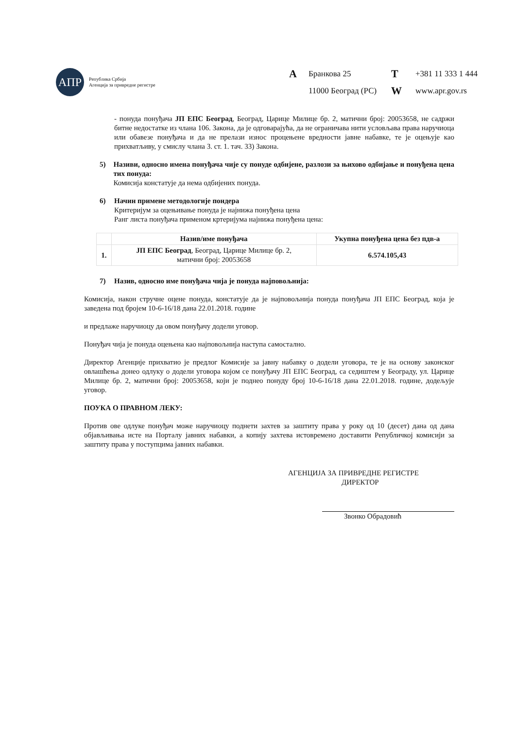АПР
Република Србија
Агенција за привредне регистре
A Бранкова 25 T +381 11 333 1 444 11000 Београд (РС) W www.apr.gov.rs
- понуда понуђача ЈП ЕПС Београд, Београд, Царице Милице бр. 2, матични број: 20053658, не садржи битне недостатке из члана 106. Закона, да је одговарајућа, да не ограничава нити условљава права наручиоца или обавезе понуђача и да не прелази износ процењене вредности јавне набавке, те је оцењује као прихватљиву, у смислу члана 3. ст. 1. тач. 33) Закона.
5)
Називи, односно имена понуђача чије су понуде одбијене, разлози за њихово одбијање и понуђена цена тих понуда:
Комисија констатује да нема одбијених понуда.
6)
Начин примене методологије пондера
Критеријум за оцењивање понуда је најнижа понуђена цена
Ранг листа понуђача применом кртеријума најнижа понуђена цена:
| | Назив/име понуђача | Укупна понуђена цена без пдв-а |
| --- | --- | --- |
| 1. | ЈП ЕПС Београд , Београд, Царице Милице бр. 2, матични број: 20053658 | 6.574.105,43 |
7)
Назив, односно име понуђача чија је понуда најповољнија:
Комисија, након стручне оцене понуда, констатује да је најповољнија понуда понуђача ЈП ЕПС Београд, која је заведена под бројем 10-6-16/18 дана 22.01.2018. године
и предлаже наручиоцу да овом понуђачу додели уговор.
Понуђач чија је понуда оцењена као најповољнија наступа самостално.
Директор Агенције прихватио је предлог Комисије за јавну набавку о додели уговора, те је на основу законског овлашћења донео одлуку о додели уговора којом се понуђачу ЈП ЕПС Београд, са седиштем у Београду, ул. Царице Милице бр. 2, матични број: 20053658, који је поднео понуду број 10-6-16/18 дана 22.01.2018. године, додељује уговор.
ПОУКА О ПРАВНОМ ЛЕКУ:
Против ове одлуке понуђач може наручиоцу поднети захтев за заштиту права у року од 10 (десет) дана од дана објављивања исте на Порталу јавних набавки, а копију захтева истовремено доставити Републичкој комисији за заштиту права у поступцима јавних набавки.
АГЕНЦИЈА ЗА ПРИВРЕДНЕ РЕГИСТРЕ
ДИРЕКТОР
Звонко Обрадовић